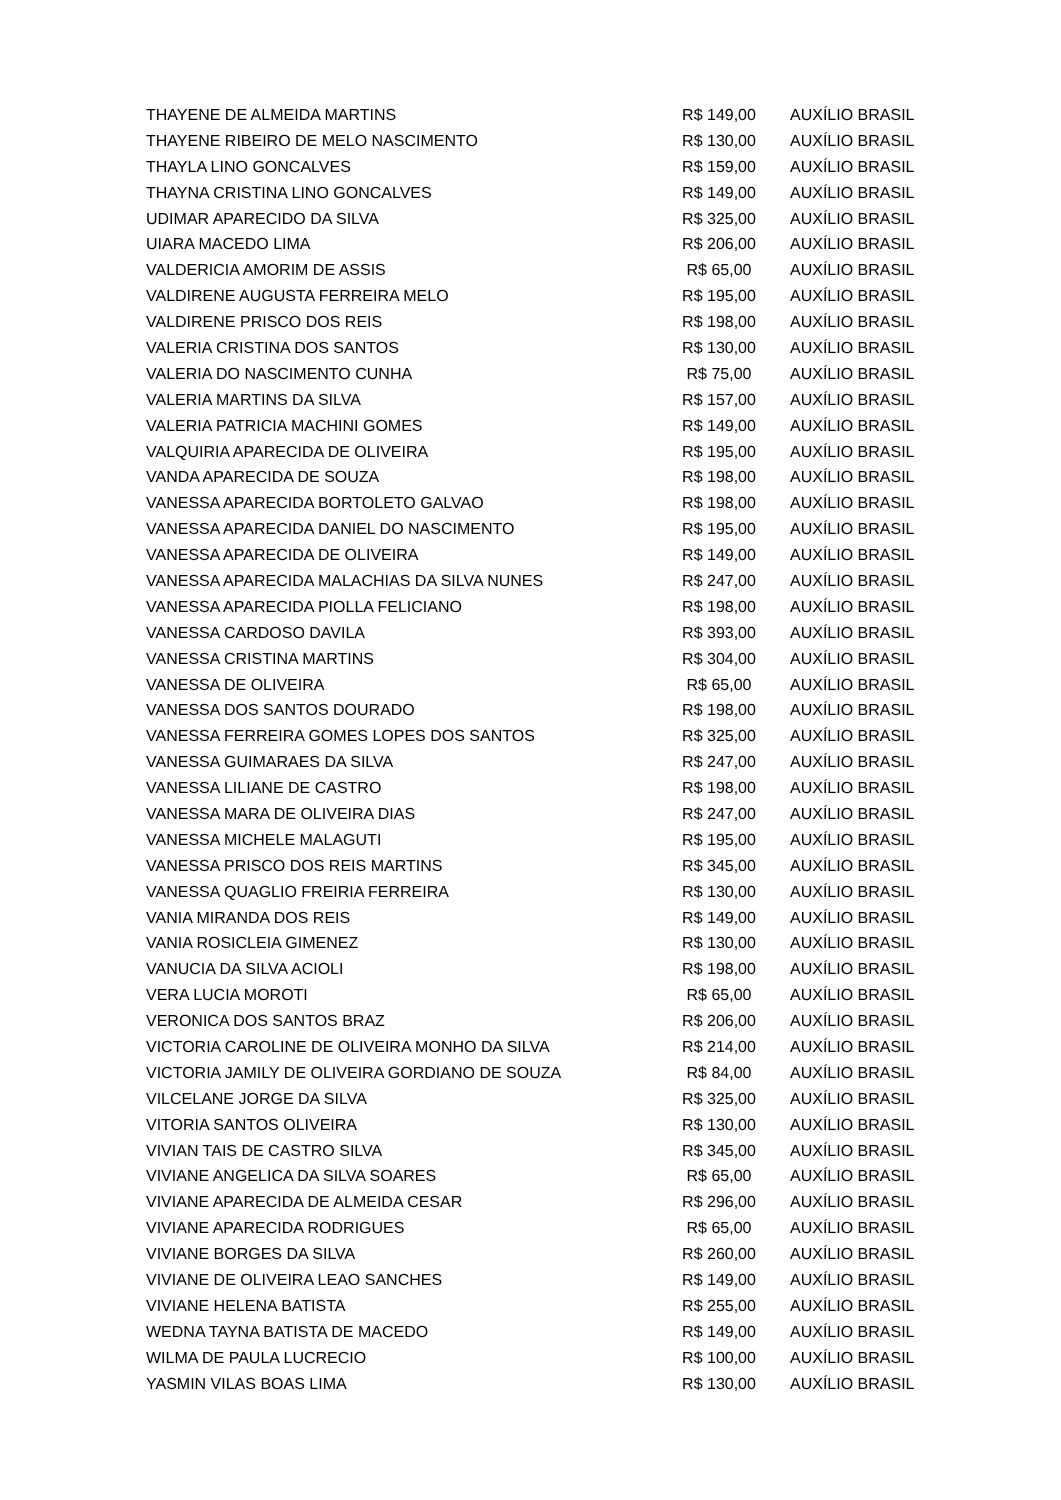| THAYENE DE ALMEIDA MARTINS | R$ 149,00 | AUXÍLIO BRASIL |
| THAYENE RIBEIRO DE MELO NASCIMENTO | R$ 130,00 | AUXÍLIO BRASIL |
| THAYLA LINO GONCALVES | R$ 159,00 | AUXÍLIO BRASIL |
| THAYNA CRISTINA LINO GONCALVES | R$ 149,00 | AUXÍLIO BRASIL |
| UDIMAR APARECIDO DA SILVA | R$ 325,00 | AUXÍLIO BRASIL |
| UIARA MACEDO LIMA | R$ 206,00 | AUXÍLIO BRASIL |
| VALDERICIA AMORIM DE ASSIS | R$ 65,00 | AUXÍLIO BRASIL |
| VALDIRENE AUGUSTA FERREIRA MELO | R$ 195,00 | AUXÍLIO BRASIL |
| VALDIRENE PRISCO DOS REIS | R$ 198,00 | AUXÍLIO BRASIL |
| VALERIA CRISTINA DOS SANTOS | R$ 130,00 | AUXÍLIO BRASIL |
| VALERIA DO NASCIMENTO CUNHA | R$ 75,00 | AUXÍLIO BRASIL |
| VALERIA MARTINS DA SILVA | R$ 157,00 | AUXÍLIO BRASIL |
| VALERIA PATRICIA MACHINI GOMES | R$ 149,00 | AUXÍLIO BRASIL |
| VALQUIRIA APARECIDA DE OLIVEIRA | R$ 195,00 | AUXÍLIO BRASIL |
| VANDA APARECIDA DE SOUZA | R$ 198,00 | AUXÍLIO BRASIL |
| VANESSA APARECIDA BORTOLETO GALVAO | R$ 198,00 | AUXÍLIO BRASIL |
| VANESSA APARECIDA DANIEL DO NASCIMENTO | R$ 195,00 | AUXÍLIO BRASIL |
| VANESSA APARECIDA DE OLIVEIRA | R$ 149,00 | AUXÍLIO BRASIL |
| VANESSA APARECIDA MALACHIAS DA SILVA NUNES | R$ 247,00 | AUXÍLIO BRASIL |
| VANESSA APARECIDA PIOLLA FELICIANO | R$ 198,00 | AUXÍLIO BRASIL |
| VANESSA CARDOSO DAVILA | R$ 393,00 | AUXÍLIO BRASIL |
| VANESSA CRISTINA MARTINS | R$ 304,00 | AUXÍLIO BRASIL |
| VANESSA DE OLIVEIRA | R$ 65,00 | AUXÍLIO BRASIL |
| VANESSA DOS SANTOS DOURADO | R$ 198,00 | AUXÍLIO BRASIL |
| VANESSA FERREIRA GOMES LOPES DOS SANTOS | R$ 325,00 | AUXÍLIO BRASIL |
| VANESSA GUIMARAES DA SILVA | R$ 247,00 | AUXÍLIO BRASIL |
| VANESSA LILIANE DE CASTRO | R$ 198,00 | AUXÍLIO BRASIL |
| VANESSA MARA DE OLIVEIRA DIAS | R$ 247,00 | AUXÍLIO BRASIL |
| VANESSA MICHELE MALAGUTI | R$ 195,00 | AUXÍLIO BRASIL |
| VANESSA PRISCO DOS REIS MARTINS | R$ 345,00 | AUXÍLIO BRASIL |
| VANESSA QUAGLIO FREIRIA FERREIRA | R$ 130,00 | AUXÍLIO BRASIL |
| VANIA MIRANDA DOS REIS | R$ 149,00 | AUXÍLIO BRASIL |
| VANIA ROSICLEIA GIMENEZ | R$ 130,00 | AUXÍLIO BRASIL |
| VANUCIA DA SILVA ACIOLI | R$ 198,00 | AUXÍLIO BRASIL |
| VERA LUCIA MOROTI | R$ 65,00 | AUXÍLIO BRASIL |
| VERONICA DOS SANTOS BRAZ | R$ 206,00 | AUXÍLIO BRASIL |
| VICTORIA CAROLINE DE OLIVEIRA MONHO DA SILVA | R$ 214,00 | AUXÍLIO BRASIL |
| VICTORIA JAMILY DE OLIVEIRA GORDIANO DE SOUZA | R$ 84,00 | AUXÍLIO BRASIL |
| VILCELANE JORGE DA SILVA | R$ 325,00 | AUXÍLIO BRASIL |
| VITORIA SANTOS OLIVEIRA | R$ 130,00 | AUXÍLIO BRASIL |
| VIVIAN TAIS DE CASTRO SILVA | R$ 345,00 | AUXÍLIO BRASIL |
| VIVIANE ANGELICA DA SILVA SOARES | R$ 65,00 | AUXÍLIO BRASIL |
| VIVIANE APARECIDA DE ALMEIDA CESAR | R$ 296,00 | AUXÍLIO BRASIL |
| VIVIANE APARECIDA RODRIGUES | R$ 65,00 | AUXÍLIO BRASIL |
| VIVIANE BORGES DA SILVA | R$ 260,00 | AUXÍLIO BRASIL |
| VIVIANE DE OLIVEIRA LEAO SANCHES | R$ 149,00 | AUXÍLIO BRASIL |
| VIVIANE HELENA BATISTA | R$ 255,00 | AUXÍLIO BRASIL |
| WEDNA TAYNA BATISTA DE MACEDO | R$ 149,00 | AUXÍLIO BRASIL |
| WILMA DE PAULA LUCRECIO | R$ 100,00 | AUXÍLIO BRASIL |
| YASMIN VILAS BOAS LIMA | R$ 130,00 | AUXÍLIO BRASIL |